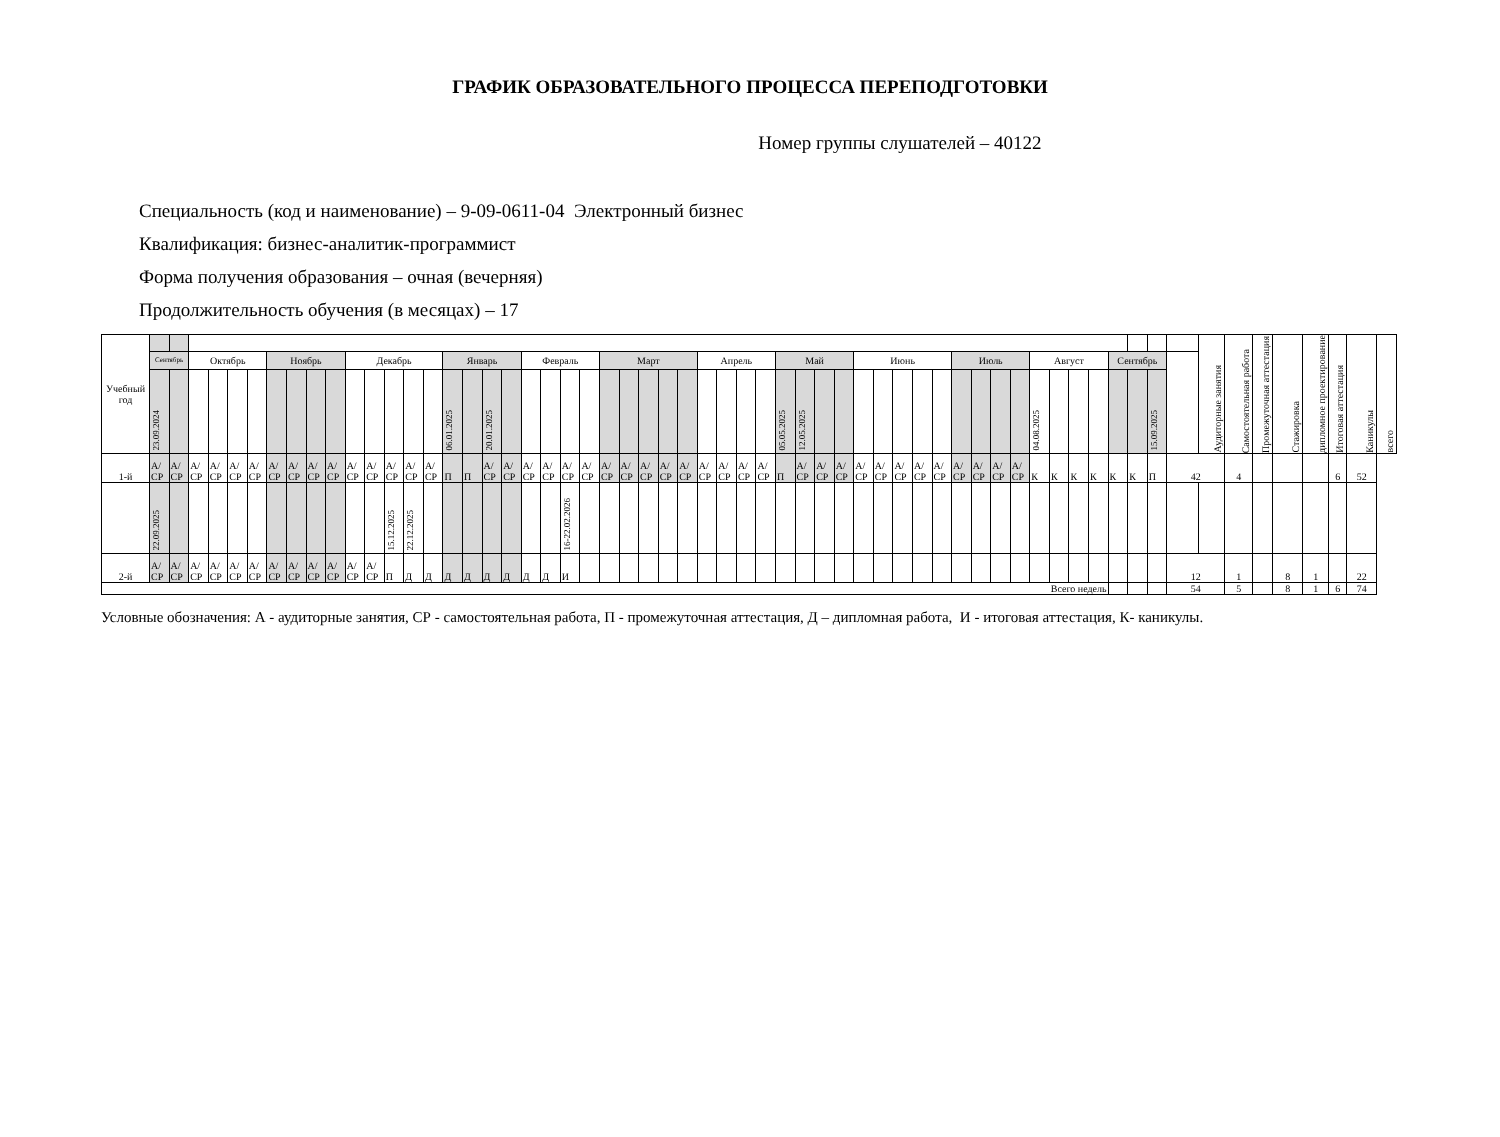ГРАФИК ОБРАЗОВАТЕЛЬНОГО ПРОЦЕССА ПЕРЕПОДГОТОВКИ
Номер группы слушателей – 40122
Специальность (код и наименование) – 9-09-0611-04 Электронный бизнес
Квалификация: бизнес-аналитик-программист
Форма получения образования – очная (вечерняя)
Продолжительность обучения (в месяцах) – 17
| Учебный год | | | | | | | | | | | | | | | | | | | | | | | | | | | | | | | | | | | | | | | | | | | | | | | | | | | | | | Аудиторные занятия | Самостоятельная работа | Промежуточная аттестация | Стажировка | дипломное проектирование | Итоговая аттестация | Каникулы | всего |
| | Сентябрь | | Октябрь | | | | Ноябрь | | | | Декабрь | | | | | Январь | | | | Февраль | | | | Март | | | | | Апрель | | | | Май | | | | Июнь | | | | | Июль | | | | Август | | | | Сентябрь | | | | | | | | | | | |
| | 23.09.2024 | | | | | | | | | | | | | | | 06.01.2025 | | 20.01.2025 | | | | | | | | | | | | | | | 05.05.2025 | 12.05.2025 | | | | | | | | | | | | 04.08.2025 | | | | | | 15.09.2025 | | | | | | | | | |
| 1-й | А/ СР | А/ СР | А/ СР | А/ СР | А/ СР | А/ СР | А/ СР | А/ СР | А/ СР | А/ СР | А/ СР | А/ СР | А/ СР | А/ СР | А/ СР | П | П | А/ СР | А/ СР | А/ СР | А/ СР | А/ СР | А/ СР | А/ СР | А/ СР | А/ СР | А/ СР | А/ СР | А/ СР | А/ СР | А/ СР | А/ СР | П | А/ СР | А/ СР | А/ СР | А/ СР | А/ СР | А/ СР | А/ СР | А/ СР | А/ СР | А/ СР | А/ СР | А/ СР | К | К | К | К | К | К | П | 42 | | 4 | | | | 6 | 52 | |
| | 22.09.2025 | | | | | | | | | | | | 15.12.2025 | 22.12.2025 | | | | | | | | 16-22.02.2026 | | | | | | | | | | | | | | | | | | | | | | | | | | | | | | | | | | | | | | | |
| 2-й | А/ СР | А/ СР | А/ СР | А/ СР | А/ СР | А/ СР | А/ СР | А/ СР | А/ СР | А/ СР | А/ СР | А/ СР | П | Д | Д | Д | Д | Д | Д | Д | Д | И | | | | | | | | | | | | | | | | | | | | | | | | | | | | | | | 12 | | 1 | | 8 | 1 | | 22 | |
| Всего недель | | | | | | | | | | | | | | | | | | | | | | | | | | | | | | | | | | | | | | | | | | | | | | | | | | | | | 54 | | 5 | | 8 | 1 | 6 | 74 | |
Условные обозначения: А - аудиторные занятия, СР - самостоятельная работа, П - промежуточная аттестация, Д – дипломная работа, И - итоговая аттестация, К- каникулы.